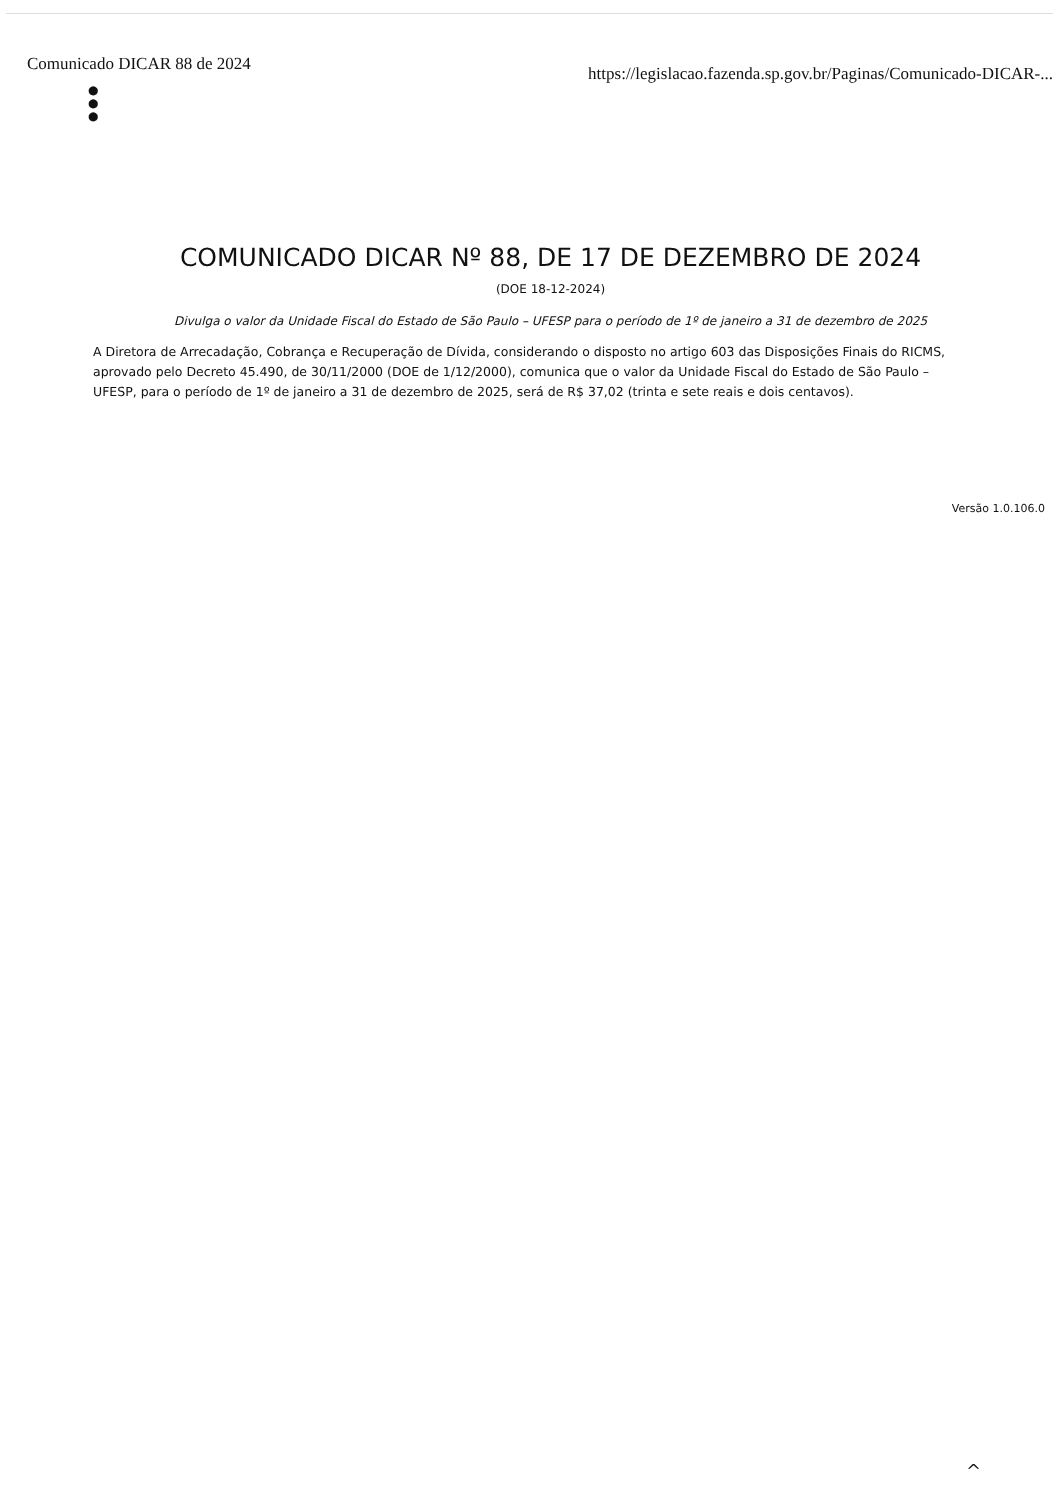Comunicado DICAR 88 de 2024 https://legislacao.fazenda.sp.gov.br/Paginas/Comunicado-DICAR-...
●
●
●
COMUNICADO DICAR Nº 88, DE 17 DE DEZEMBRO DE 2024
(DOE 18-12-2024)
Divulga o valor da Unidade Fiscal do Estado de São Paulo – UFESP para o período de 1º de janeiro a 31 de dezembro de 2025
A Diretora de Arrecadação, Cobrança e Recuperação de Dívida, considerando o disposto no artigo 603 das Disposições Finais do RICMS, aprovado pelo Decreto 45.490, de 30/11/2000 (DOE de 1/12/2000), comunica que o valor da Unidade Fiscal do Estado de São Paulo – UFESP, para o período de 1º de janeiro a 31 de dezembro de 2025, será de R$ 37,02 (trinta e sete reais e dois centavos).
Versão 1.0.106.0
^